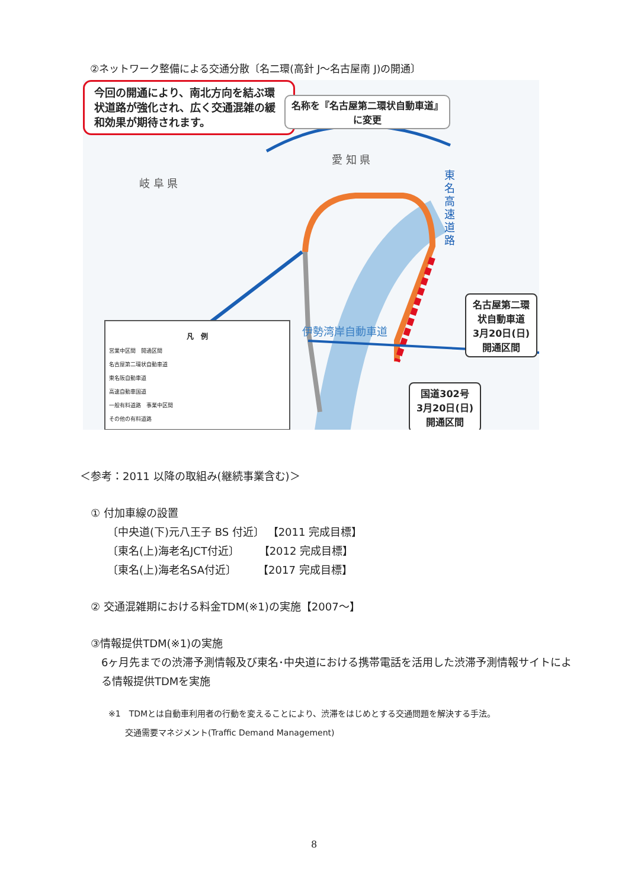②ネットワーク整備による交通分散〔名二環(高針 J～名古屋南 J)の開通〕
今回の開通により、南北方向を結ぶ環状道路が強化され、広く交通混雑の緩和効果が期待されます。
名称を『名古屋第二環状自動車道』に変更
愛 知 県
岐 阜 県
伊勢湾岸自動車道
東名高速道路
名古屋第二環状自動車道
3月20日(日)
開通区間
国道302号
3月20日(日)
開通区間
凡　例
営業中区間　開通区間
名古屋第二環状自動車道
東名阪自動車道
高速自動車国道
一般有料道路　事業中区間
その他の有料道路
＜参考：2011 以降の取組み(継続事業含む)＞
① 付加車線の設置
〔中央道(下)元八王子 BS 付近〕 【2011 完成目標】
〔東名(上)海老名JCT付近〕　　 【2012 完成目標】
〔東名(上)海老名SA付近〕　　　【2017 完成目標】
② 交通混雑期における料金TDM(※1)の実施【2007～】
③情報提供TDM(※1)の実施
6ヶ月先までの渋滞予測情報及び東名･中央道における携帯電話を活用した渋滞予測情報サイトによる情報提供TDMを実施
※1　TDMとは自動車利用者の行動を変えることにより、渋滞をはじめとする交通問題を解決する手法。
　　交通需要マネジメント(Traffic Demand Management)
8